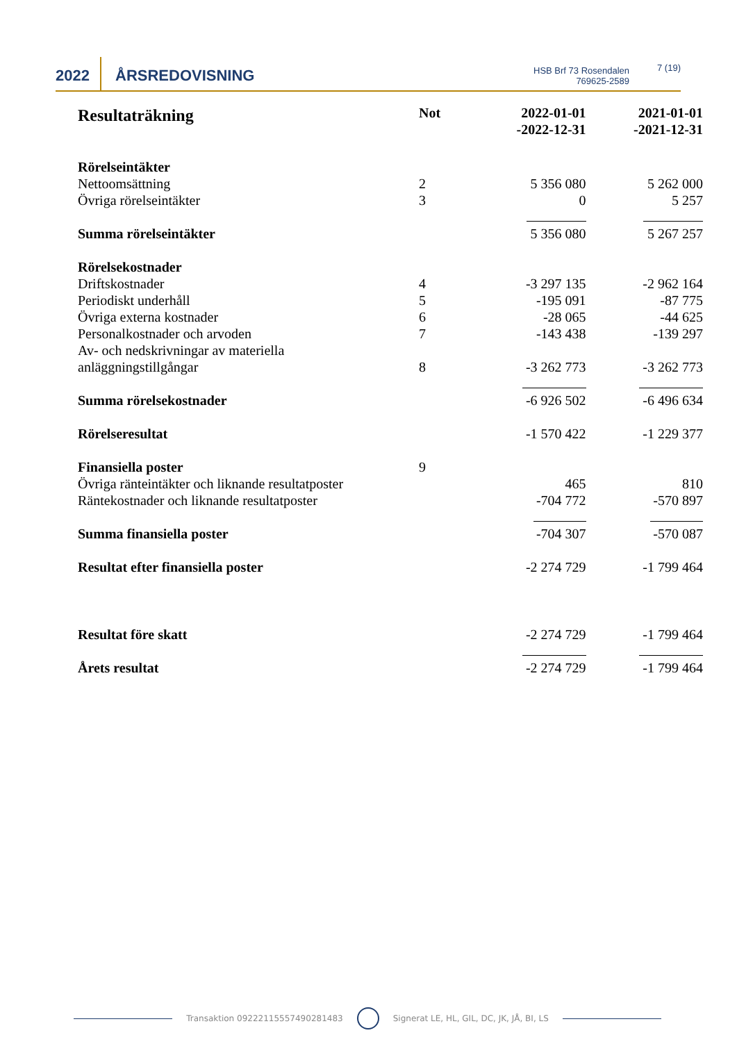2022
ÅRSREDOVISNING
HSB Brf 73 Rosendalen
769625-2589
7 (19)
| Resultaträkning | Not | 2022-01-01 -2022-12-31 | 2021-01-01 -2021-12-31 |
| --- | --- | --- | --- |
| Rörelseintäkter | | | |
| Nettoomsättning | 2 | 5 356 080 | 5 262 000 |
| Övriga rörelseintäkter | 3 | 0 | 5 257 |
| Summa rörelseintäkter | | 5 356 080 | 5 267 257 |
| Rörelsekostnader | | | |
| Driftskostnader | 4 | -3 297 135 | -2 962 164 |
| Periodiskt underhåll | 5 | -195 091 | -87 775 |
| Övriga externa kostnader | 6 | -28 065 | -44 625 |
| Personalkostnader och arvoden | 7 | -143 438 | -139 297 |
| Av- och nedskrivningar av materiella anläggningstillgångar | 8 | -3 262 773 | -3 262 773 |
| Summa rörelsekostnader | | -6 926 502 | -6 496 634 |
| Rörelseresultat | | -1 570 422 | -1 229 377 |
| Finansiella poster | 9 | | |
| Övriga ränteintäkter och liknande resultatposter | | 465 | 810 |
| Räntekostnader och liknande resultatposter | | -704 772 | -570 897 |
| Summa finansiella poster | | -704 307 | -570 087 |
| Resultat efter finansiella poster | | -2 274 729 | -1 799 464 |
| Resultat före skatt | | -2 274 729 | -1 799 464 |
| Årets resultat | | -2 274 729 | -1 799 464 |
Transaktion 09222115557490281483
Signerat LE, HL, GIL, DC, JK, JÅ, BI, LS